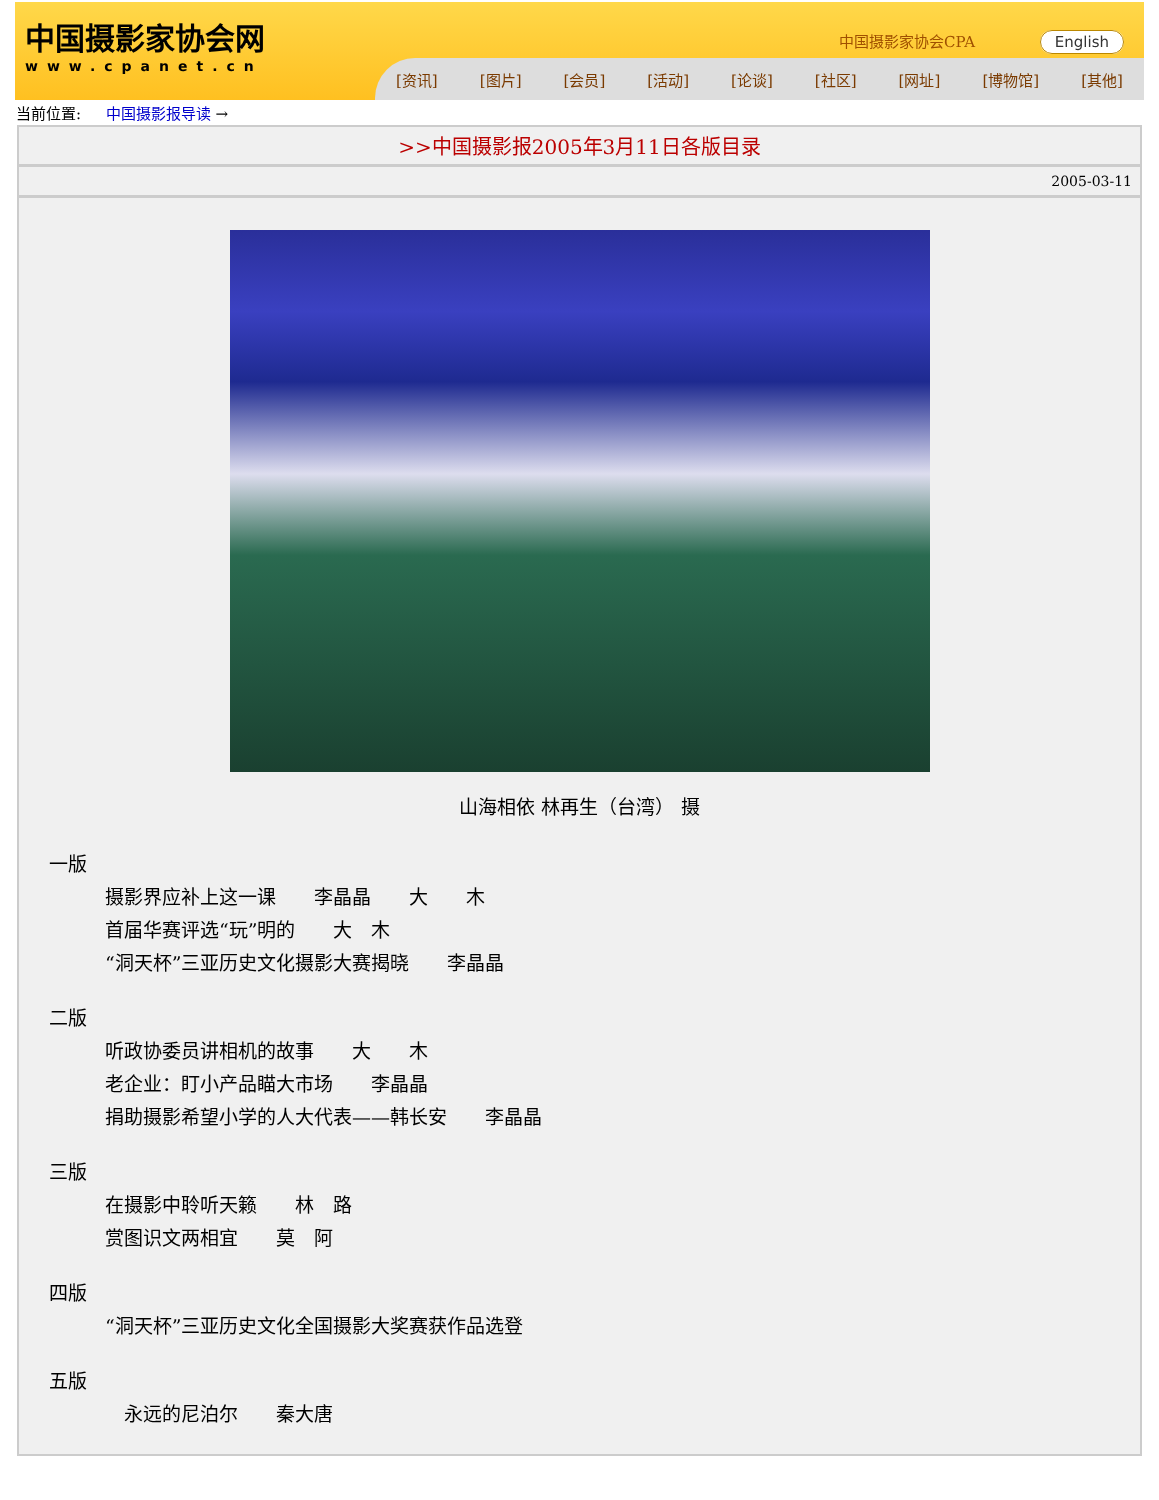中国摄影家协会网
www.cpanet.cn
中国摄影家协会CPA English
[资讯] [图片] [会员] [活动] [论谈] [社区] [网址] [博物馆] [其他]
当前位置: 中国摄影报导读 →
>>中国摄影报2005年3月11日各版目录
2005-03-11
山海相依 林再生（台湾） 摄
一版
摄影界应补上这一课　　李晶晶　　大　　木
首届华赛评选“玩”明的　　大　木
“洞天杯”三亚历史文化摄影大赛揭晓　　李晶晶
二版
听政协委员讲相机的故事　　大　　木
老企业：盯小产品瞄大市场　　李晶晶
捐助摄影希望小学的人大代表——韩长安　　李晶晶
三版
在摄影中聆听天籁　　林　路
赏图识文两相宜　　莫　阿
四版
“洞天杯”三亚历史文化全国摄影大奖赛获作品选登
五版
　永远的尼泊尔　　秦大唐